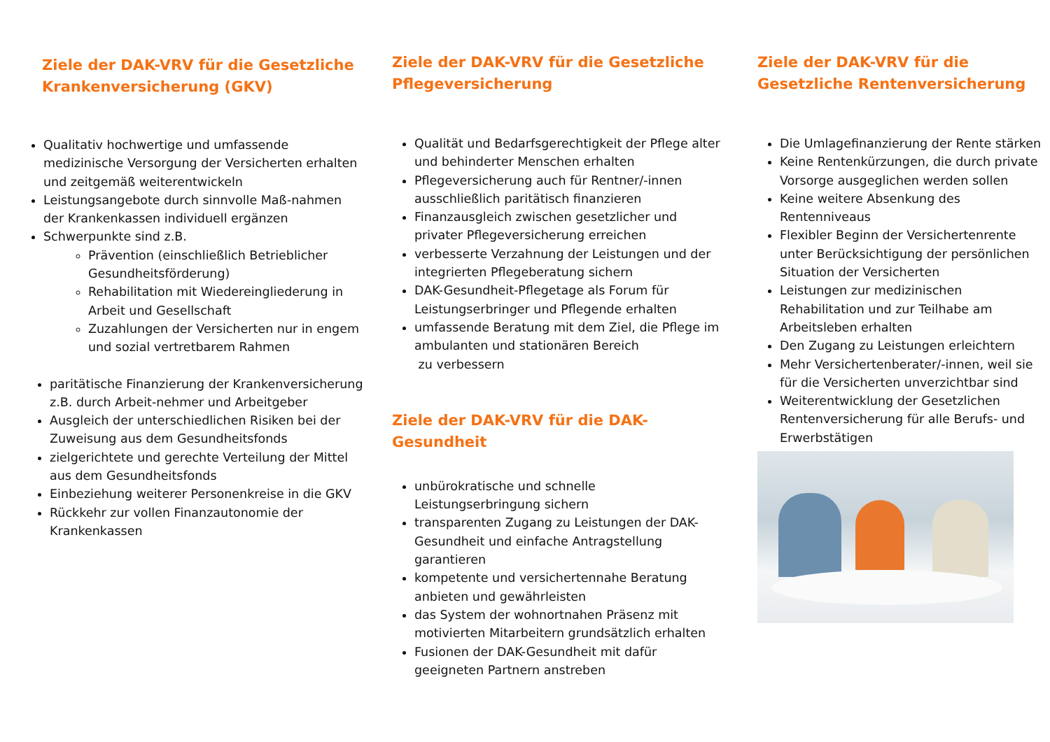Ziele der DAK-VRV für die Gesetzliche Krankenversicherung (GKV)
Qualitativ hochwertige und umfassende medizinische Versorgung der Versicherten erhalten und zeitgemäß weiterentwickeln
Leistungsangebote durch sinnvolle Maß-nahmen der Krankenkassen individuell ergänzen
Schwerpunkte sind z.B.
Prävention (einschließlich Betrieblicher Gesundheitsförderung)
Rehabilitation mit Wiedereingliederung in Arbeit und Gesellschaft
Zuzahlungen der Versicherten nur in engem und sozial vertretbarem Rahmen
paritätische Finanzierung der Krankenversicherung z.B. durch Arbeit-nehmer und Arbeitgeber
Ausgleich der unterschiedlichen Risiken bei der Zuweisung aus dem Gesundheitsfonds
zielgerichtete und gerechte Verteilung der Mittel aus dem Gesundheitsfonds
Einbeziehung weiterer Personenkreise in die GKV
Rückkehr zur vollen Finanzautonomie der Krankenkassen
Ziele der DAK-VRV für die Gesetzliche Pflegeversicherung
Qualität und Bedarfsgerechtigkeit der Pflege alter und behinderter Menschen erhalten
Pflegeversicherung auch für Rentner/-innen ausschließlich paritätisch finanzieren
Finanzausgleich zwischen gesetzlicher und privater Pflegeversicherung erreichen
verbesserte Verzahnung der Leistungen und der integrierten Pflegeberatung sichern
DAK-Gesundheit-Pflegetage als Forum für Leistungserbringer und Pflegende erhalten
umfassende Beratung mit dem Ziel, die Pflege im ambulanten und stationären Bereich
zu verbessern
Ziele der DAK-VRV für die DAK-Gesundheit
unbürokratische und schnelle Leistungserbringung sichern
transparenten Zugang zu Leistungen der DAK-Gesundheit und einfache Antragstellung garantieren
kompetente und versichertennahe Beratung anbieten und gewährleisten
das System der wohnortnahen Präsenz mit motivierten Mitarbeitern grundsätzlich erhalten
Fusionen der DAK-Gesundheit mit dafür geeigneten Partnern anstreben
Ziele der DAK-VRV für die Gesetzliche Rentenversicherung
Die Umlagefinanzierung der Rente stärken
Keine Rentenkürzungen, die durch private Vorsorge ausgeglichen werden sollen
Keine weitere Absenkung des Rentenniveaus
Flexibler Beginn der Versichertenrente unter Berücksichtigung der persönlichen Situation der Versicherten
Leistungen zur medizinischen Rehabilitation und zur Teilhabe am Arbeitsleben erhalten
Den Zugang zu Leistungen erleichtern
Mehr Versichertenberater/-innen, weil sie für die Versicherten unverzichtbar sind
Weiterentwicklung der Gesetzlichen Rentenversicherung für alle Berufs- und Erwerbstätigen